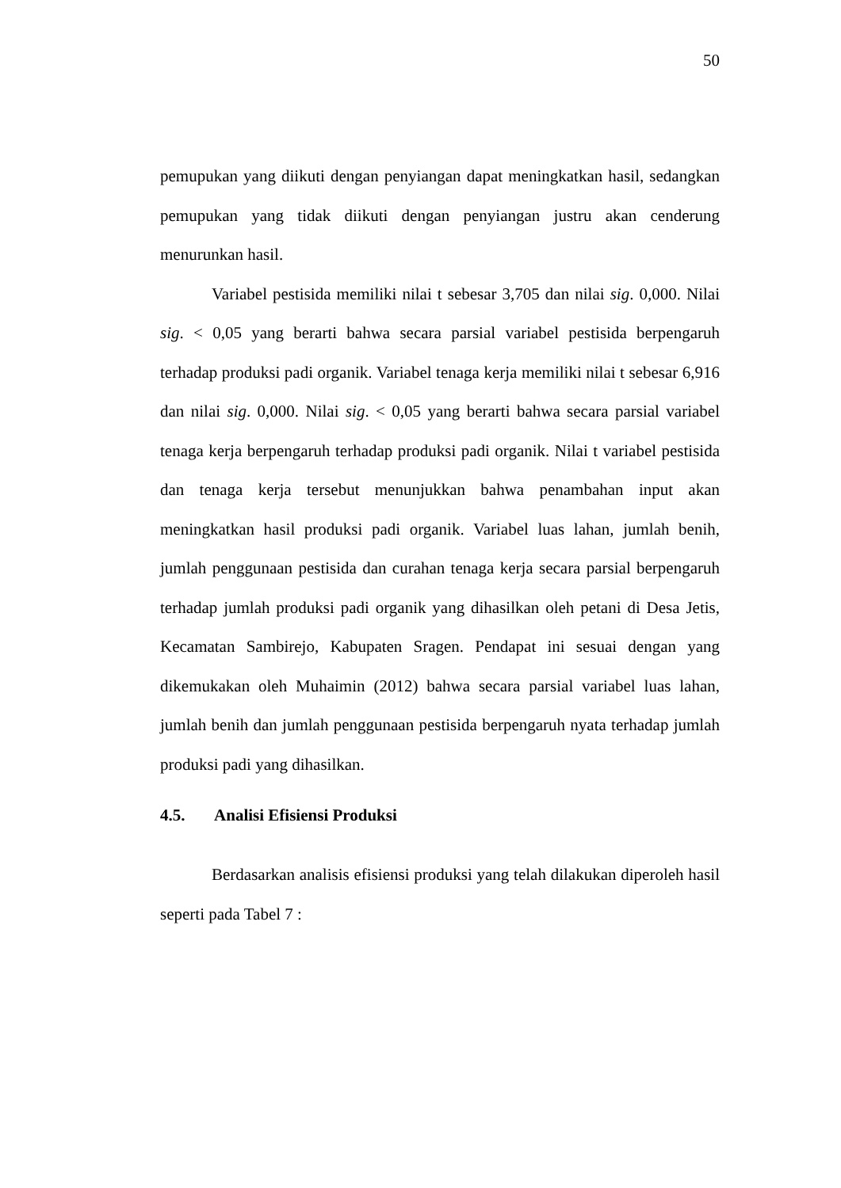50
pemupukan yang diikuti dengan penyiangan dapat meningkatkan hasil, sedangkan pemupukan yang tidak diikuti dengan penyiangan justru akan cenderung menurunkan hasil.
Variabel pestisida memiliki nilai t sebesar 3,705 dan nilai sig. 0,000. Nilai sig. < 0,05 yang berarti bahwa secara parsial variabel pestisida berpengaruh terhadap produksi padi organik. Variabel tenaga kerja memiliki nilai t sebesar 6,916 dan nilai sig. 0,000. Nilai sig. < 0,05 yang berarti bahwa secara parsial variabel tenaga kerja berpengaruh terhadap produksi padi organik. Nilai t variabel pestisida dan tenaga kerja tersebut menunjukkan bahwa penambahan input akan meningkatkan hasil produksi padi organik. Variabel luas lahan, jumlah benih, jumlah penggunaan pestisida dan curahan tenaga kerja secara parsial berpengaruh terhadap jumlah produksi padi organik yang dihasilkan oleh petani di Desa Jetis, Kecamatan Sambirejo, Kabupaten Sragen. Pendapat ini sesuai dengan yang dikemukakan oleh Muhaimin (2012) bahwa secara parsial variabel luas lahan, jumlah benih dan jumlah penggunaan pestisida berpengaruh nyata terhadap jumlah produksi padi yang dihasilkan.
4.5. Analisi Efisiensi Produksi
Berdasarkan analisis efisiensi produksi yang telah dilakukan diperoleh hasil seperti pada Tabel 7 :